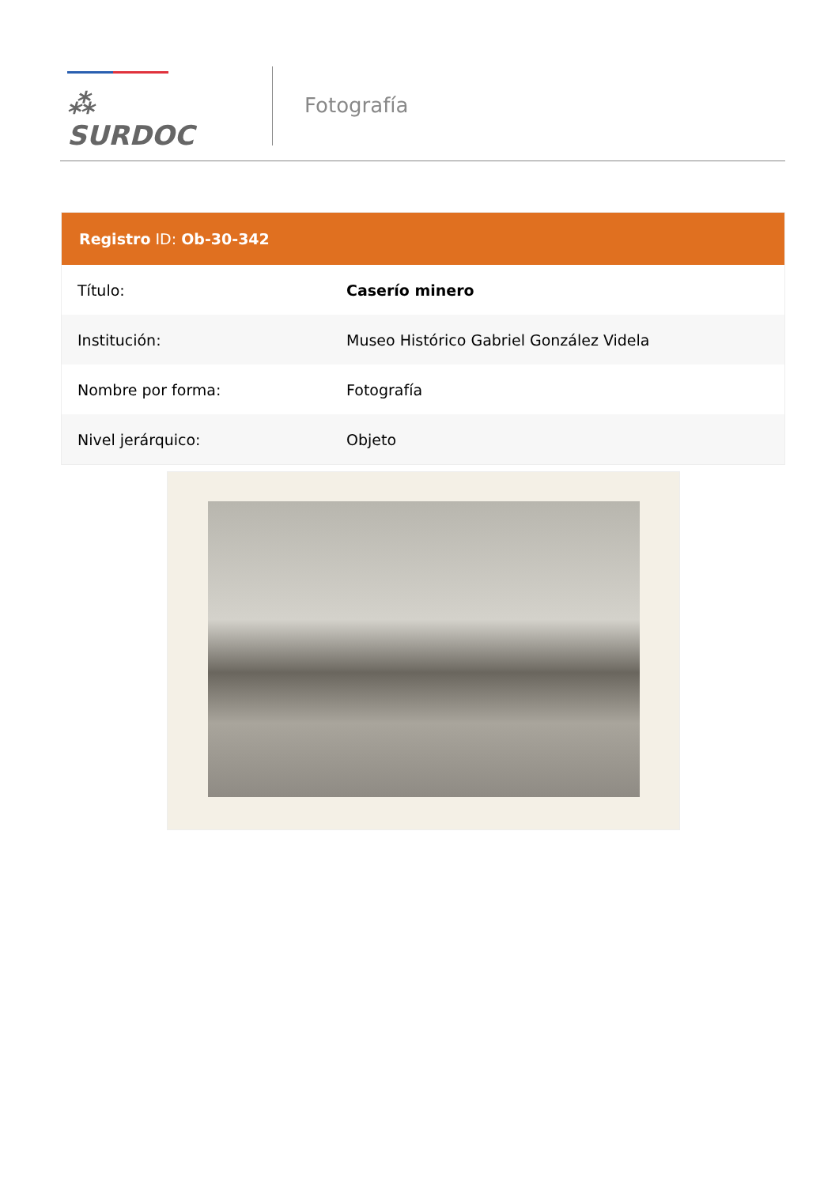⁂ SURDOC
Fotografía
| Registro ID: Ob-30-342 | |
| --- | --- |
| Título: | Caserío minero |
| Institución: | Museo Histórico Gabriel González Videla |
| Nombre por forma: | Fotografía |
| Nivel jerárquico: | Objeto |